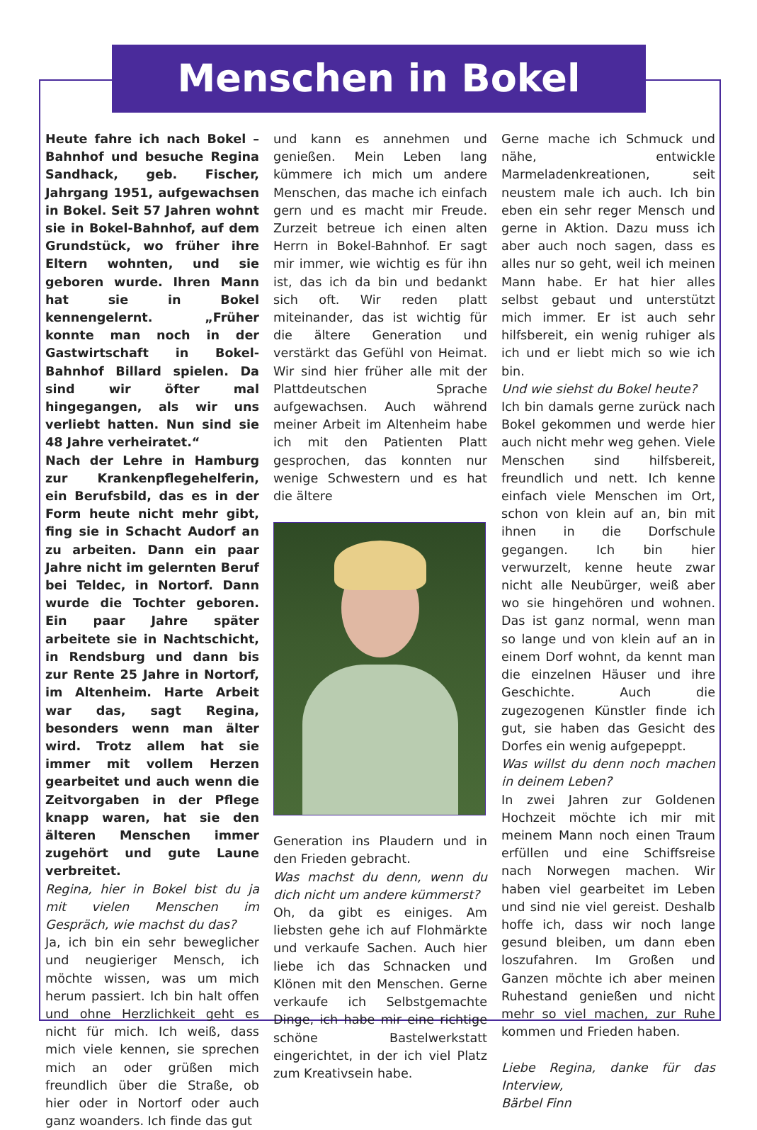Menschen in Bokel
Heute fahre ich nach Bokel – Bahnhof und besuche Regina Sandhack, geb. Fischer, Jahrgang 1951, aufgewachsen in Bokel. Seit 57 Jahren wohnt sie in Bokel-Bahnhof, auf dem Grundstück, wo früher ihre Eltern wohnten, und sie geboren wurde. Ihren Mann hat sie in Bokel kennengelernt. „Früher konnte man noch in der Gastwirtschaft in Bokel- Bahnhof Billard spielen. Da sind wir öfter mal hingegangen, als wir uns verliebt hatten. Nun sind sie 48 Jahre verheiratet.“
Nach der Lehre in Hamburg zur Krankenpflegehelferin, ein Berufsbild, das es in der Form heute nicht mehr gibt, fing sie in Schacht Audorf an zu arbeiten. Dann ein paar Jahre nicht im gelernten Beruf bei Teldec, in Nortorf. Dann wurde die Tochter geboren. Ein paar Jahre später arbeitete sie in Nachtschicht, in Rendsburg und dann bis zur Rente 25 Jahre in Nortorf, im Altenheim. Harte Arbeit war das, sagt Regina, besonders wenn man älter wird. Trotz allem hat sie immer mit vollem Herzen gearbeitet und auch wenn die Zeitvorgaben in der Pflege knapp waren, hat sie den älteren Menschen immer zugehört und gute Laune verbreitet.
Regina, hier in Bokel bist du ja mit vielen Menschen im Gespräch, wie machst du das?
Ja, ich bin ein sehr beweglicher und neugieriger Mensch, ich möchte wissen, was um mich herum passiert. Ich bin halt offen und ohne Herzlichkeit geht es nicht für mich. Ich weiß, dass mich viele kennen, sie sprechen mich an oder grüßen mich freundlich über die Straße, ob hier oder in Nortorf oder auch ganz woanders. Ich finde das gut
und kann es annehmen und genießen. Mein Leben lang kümmere ich mich um andere Menschen, das mache ich einfach gern und es macht mir Freude. Zurzeit betreue ich einen alten Herrn in Bokel-Bahnhof. Er sagt mir immer, wie wichtig es für ihn ist, das ich da bin und bedankt sich oft. Wir reden platt miteinander, das ist wichtig für die ältere Generation und verstärkt das Gefühl von Heimat. Wir sind hier früher alle mit der Plattdeutschen Sprache aufgewachsen. Auch während meiner Arbeit im Altenheim habe ich mit den Patienten Platt gesprochen, das konnten nur wenige Schwestern und es hat die ältere
Generation ins Plaudern und in den Frieden gebracht.
Was machst du denn, wenn du dich nicht um andere kümmerst?
Oh, da gibt es einiges. Am liebsten gehe ich auf Flohmärkte und verkaufe Sachen. Auch hier liebe ich das Schnacken und Klönen mit den Menschen. Gerne verkaufe ich Selbstgemachte Dinge, ich habe mir eine richtige schöne Bastelwerkstatt eingerichtet, in der ich viel Platz zum Kreativsein habe.
Gerne mache ich Schmuck und nähe, entwickle Marmeladenkreationen, seit neustem male ich auch. Ich bin eben ein sehr reger Mensch und gerne in Aktion. Dazu muss ich aber auch noch sagen, dass es alles nur so geht, weil ich meinen Mann habe. Er hat hier alles selbst gebaut und unterstützt mich immer. Er ist auch sehr hilfsbereit, ein wenig ruhiger als ich und er liebt mich so wie ich bin.
Und wie siehst du Bokel heute?
Ich bin damals gerne zurück nach Bokel gekommen und werde hier auch nicht mehr weg gehen. Viele Menschen sind hilfsbereit, freundlich und nett. Ich kenne einfach viele Menschen im Ort, schon von klein auf an, bin mit ihnen in die Dorfschule gegangen. Ich bin hier verwurzelt, kenne heute zwar nicht alle Neubürger, weiß aber wo sie hingehören und wohnen. Das ist ganz normal, wenn man so lange und von klein auf an in einem Dorf wohnt, da kennt man die einzelnen Häuser und ihre Geschichte. Auch die zugezogenen Künstler finde ich gut, sie haben das Gesicht des Dorfes ein wenig aufgepeppt.
Was willst du denn noch machen in deinem Leben?
In zwei Jahren zur Goldenen Hochzeit möchte ich mir mit meinem Mann noch einen Traum erfüllen und eine Schiffsreise nach Norwegen machen. Wir haben viel gearbeitet im Leben und sind nie viel gereist. Deshalb hoffe ich, dass wir noch lange gesund bleiben, um dann eben loszufahren. Im Großen und Ganzen möchte ich aber meinen Ruhestand genießen und nicht mehr so viel machen, zur Ruhe kommen und Frieden haben.
Liebe Regina, danke für das Interview,
Bärbel Finn